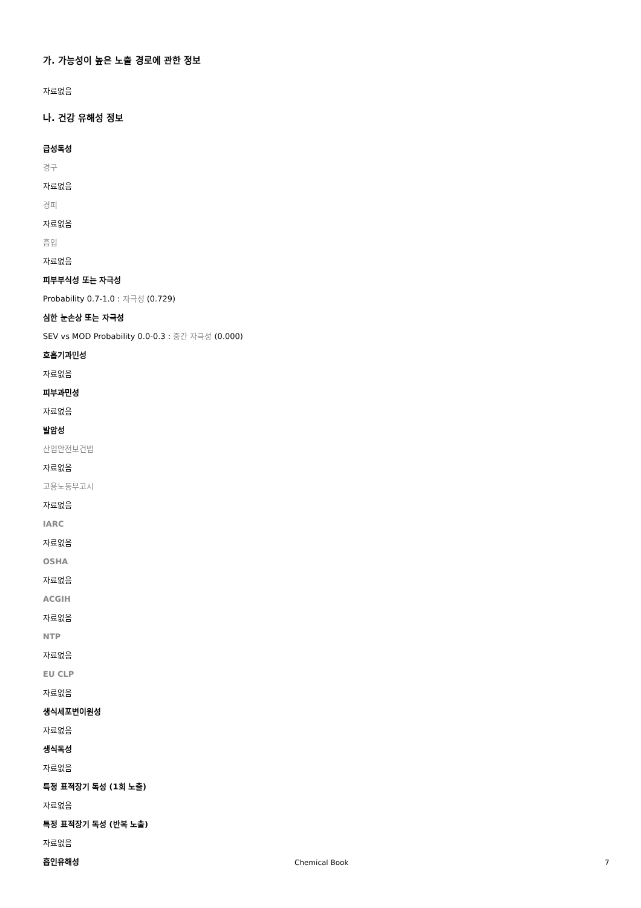가. 가능성이 높은 노출 경로에 관한 정보
자료없음
나. 건강 유해성 정보
급성독성
경구
자료없음
경피
자료없음
흡입
자료없음
피부부식성 또는 자극성
Probability 0.7-1.0 : 자극성 (0.729)
심한 눈손상 또는 자극성
SEV vs MOD Probability 0.0-0.3 : 중간 자극성 (0.000)
호흡기과민성
자료없음
피부과민성
자료없음
발암성
산업안전보건법
자료없음
고용노동부고시
자료없음
IARC
자료없음
OSHA
자료없음
ACGIH
자료없음
NTP
자료없음
EU CLP
자료없음
생식세포변이원성
자료없음
생식독성
자료없음
특정 표적장기 독성 (1회 노출)
자료없음
특정 표적장기 독성 (반복 노출)
자료없음
흡인유해성
Chemical Book 7